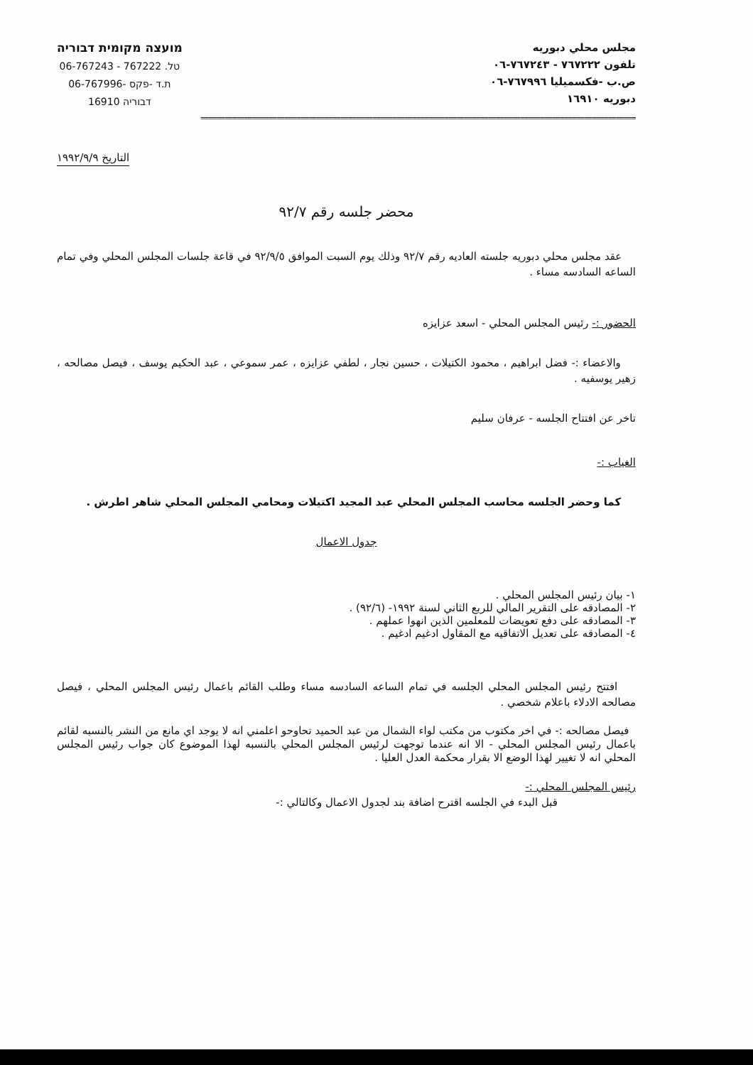مجلس محلي دبوريه
تلفون ٧٦٧٢٢٢ - ٧٦٧٢٤٣-٠٦
ص.ب -فكسميليا ٧٦٧٩٩٦-٠٦
دبوريه ١٦٩١٠
מועצה מקומית דבוריה
טל. 767222 - 06-767243
ת.ד -פקס -06-767996
דבוריה 16910
=============================================================================================================
التاريخ ١٩٩٢/٩/٩
محضر جلسه رقم ٩٢/٧
عقد مجلس محلي دبوريه جلسته العاديه رقم ٩٢/٧ وذلك يوم السبت الموافق ٩٢/٩/٥ في قاعة جلسات المجلس المحلي وفي تمام الساعه السادسه مساء .
الحضور :- رئيس المجلس المحلي - اسعد عزايزه
والاعضاء :- فضل ابراهيم ، محمود الكتيلات ، حسين نجار ، لطفي عزايزه ، عمر سموعي ، عبد الحكيم يوسف ، فيصل مصالحه ، زهير يوسفيه .
تاخر عن افتتاح الجلسه - عرفان سليم
الغياب :-
كما وحضر الجلسه محاسب المجلس المحلي عبد المجيد اكتيلات ومحامي المجلس المحلي شاهر اطرش .
جدول الاعمال
١- بيان رئيس المجلس المحلي .
٢- المصادقه على التقرير المالي للربع الثاني لسنة ١٩٩٢- (٩٢/٦) .
٣- المصادقه على دفع تعويضات للمعلمين الذين انهوا عملهم .
٤- المصادقه على تعديل الاتفاقيه مع المقاول ادغيم ادغيم .
افتتح رئيس المجلس المحلي الجلسه في تمام الساعه السادسه مساء وطلب القائم باعمال رئيس المجلس المحلي ، فيصل مصالحه الادلاء باعلام شخصي .
فيصل مصالحه :- في اخر مكتوب من مكتب لواء الشمال من عبد الحميد تحاوحو اعلمني انه لا يوجد اي مانع من النشر بالنسبه لقائم باعمال رئيس المجلس المحلي - الا انه عندما توجهت لرئيس المجلس المحلي بالنسبه لهذا الموضوع كان جواب رئيس المجلس المحلي انه لا تغيير لهذا الوضع الا بقرار محكمة العدل العليا .
رئيس المجلس المحلي :-
قبل البدء في الجلسه اقترح اضافة بند لجدول الاعمال وكالتالي :-